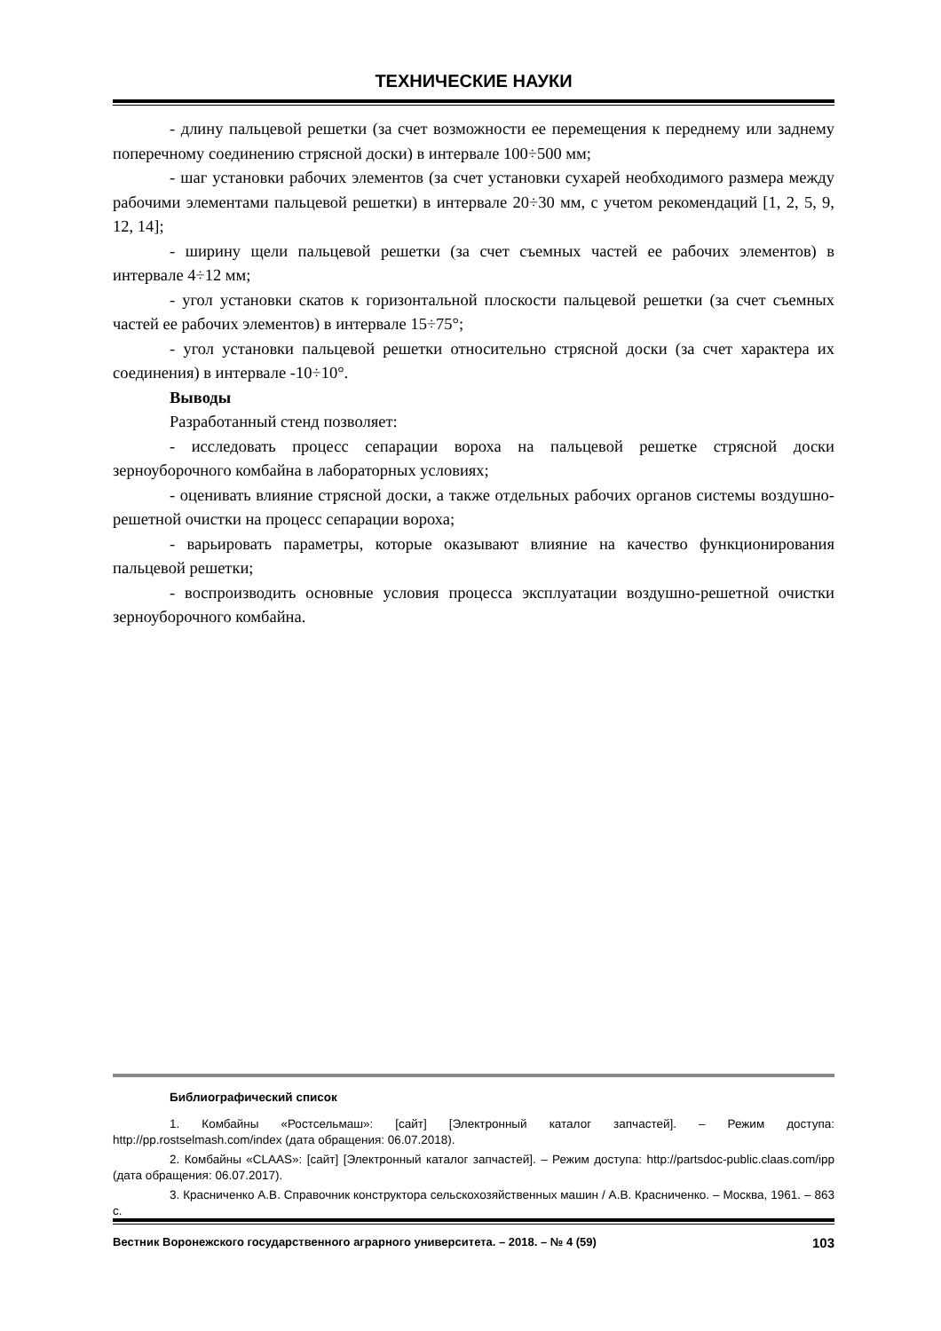ТЕХНИЧЕСКИЕ НАУКИ
- длину пальцевой решетки (за счет возможности ее перемещения к переднему или заднему поперечному соединению стрясной доски) в интервале 100÷500 мм;
- шаг установки рабочих элементов (за счет установки сухарей необходимого размера между рабочими элементами пальцевой решетки) в интервале 20÷30 мм, с учетом рекомендаций [1, 2, 5, 9, 12, 14];
- ширину щели пальцевой решетки (за счет съемных частей ее рабочих элементов) в интервале 4÷12 мм;
- угол установки скатов к горизонтальной плоскости пальцевой решетки (за счет съемных частей ее рабочих элементов) в интервале 15÷75°;
- угол установки пальцевой решетки относительно стрясной доски (за счет характера их соединения) в интервале -10÷10°.
Выводы
Разработанный стенд позволяет:
- исследовать процесс сепарации вороха на пальцевой решетке стрясной доски зерноуборочного комбайна в лабораторных условиях;
- оценивать влияние стрясной доски, а также отдельных рабочих органов системы воздушно-решетной очистки на процесс сепарации вороха;
- варьировать параметры, которые оказывают влияние на качество функционирования пальцевой решетки;
- воспроизводить основные условия процесса эксплуатации воздушно-решетной очистки зерноуборочного комбайна.
Библиографический список
1. Комбайны «Ростсельмаш»: [сайт] [Электронный каталог запчастей]. – Режим доступа: http://pp.rostselmash.com/index (дата обращения: 06.07.2018).
2. Комбайны «CLAAS»: [сайт] [Электронный каталог запчастей]. – Режим доступа: http://partsdoc-public.claas.com/ipp (дата обращения: 06.07.2017).
3. Красниченко А.В. Справочник конструктора сельскохозяйственных машин / А.В. Красниченко. – Москва, 1961. – 863 с.
Вестник Воронежского государственного аграрного университета. – 2018. – № 4 (59) 103